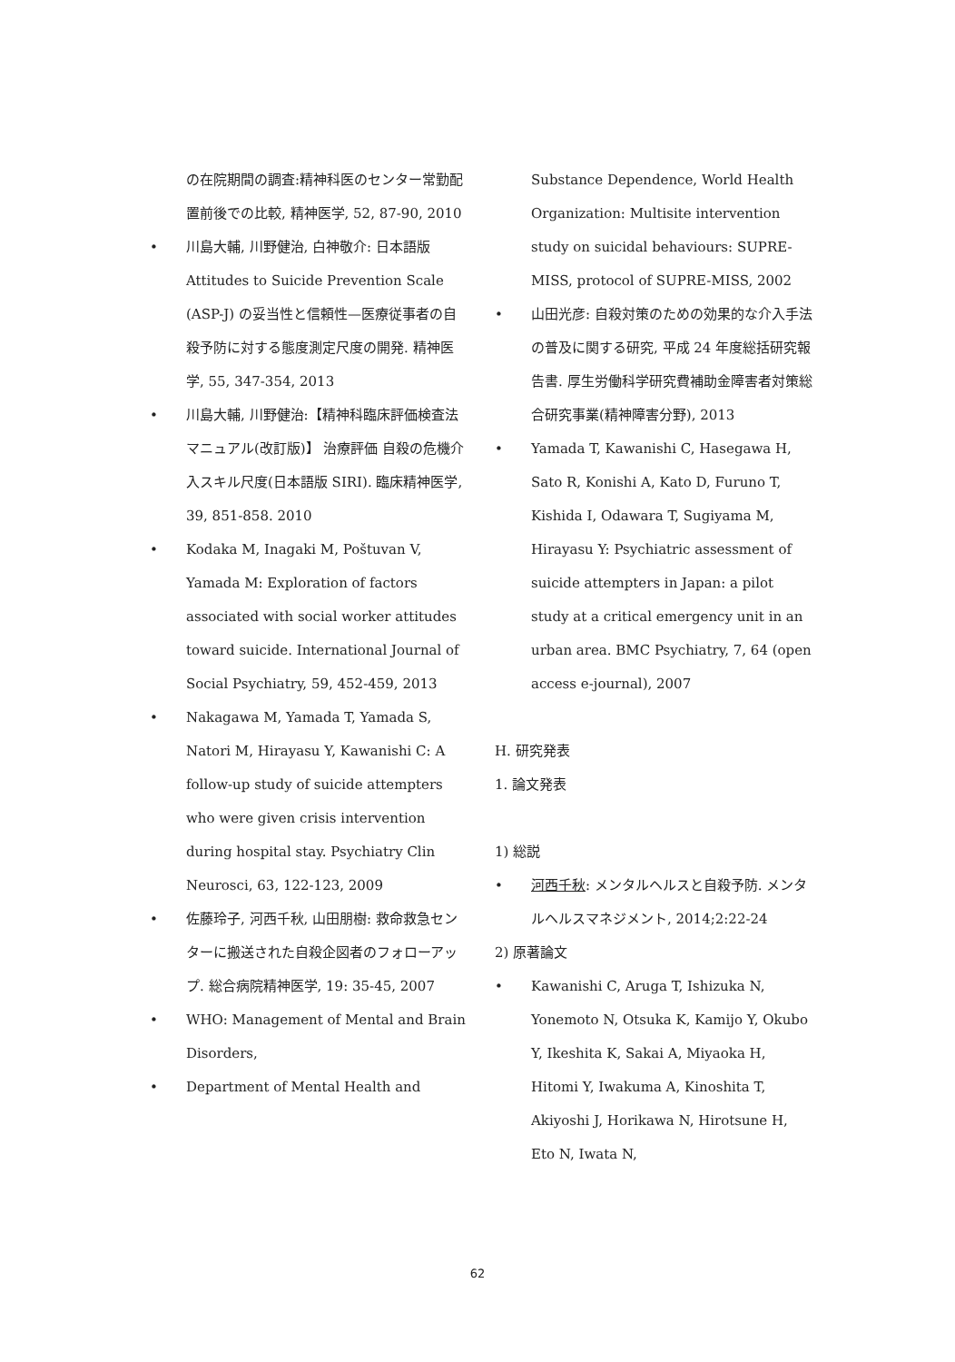の在院期間の調査:精神科医のセンター常勤配置前後での比較, 精神医学, 52, 87-90, 2010
• 川島大輔, 川野健治, 白神敬介: 日本語版 Attitudes to Suicide Prevention Scale (ASP-J) の妥当性と信頼性—医療従事者の自殺予防に対する態度測定尺度の開発. 精神医学, 55, 347-354, 2013
• 川島大輔, 川野健治:【精神科臨床評価検査法マニュアル(改訂版)】 治療評価 自殺の危機介入スキル尺度(日本語版 SIRI). 臨床精神医学, 39, 851-858. 2010
• Kodaka M, Inagaki M, Poštuvan V, Yamada M: Exploration of factors associated with social worker attitudes toward suicide. International Journal of Social Psychiatry, 59, 452-459, 2013
• Nakagawa M, Yamada T, Yamada S, Natori M, Hirayasu Y, Kawanishi C: A follow-up study of suicide attempters who were given crisis intervention during hospital stay. Psychiatry Clin Neurosci, 63, 122-123, 2009
• 佐藤玲子, 河西千秋, 山田朋樹: 救命救急センターに搬送された自殺企図者のフォローアップ. 総合病院精神医学, 19: 35-45, 2007
• WHO: Management of Mental and Brain Disorders,
• Department of Mental Health and
Substance Dependence, World Health Organization: Multisite intervention study on suicidal behaviours: SUPRE-MISS, protocol of SUPRE-MISS, 2002
• 山田光彦: 自殺対策のための効果的な介入手法の普及に関する研究, 平成 24 年度総括研究報告書. 厚生労働科学研究費補助金障害者対策総合研究事業(精神障害分野), 2013
• Yamada T, Kawanishi C, Hasegawa H, Sato R, Konishi A, Kato D, Furuno T, Kishida I, Odawara T, Sugiyama M, Hirayasu Y: Psychiatric assessment of suicide attempters in Japan: a pilot study at a critical emergency unit in an urban area. BMC Psychiatry, 7, 64 (open access e-journal), 2007
H. 研究発表
1. 論文発表
1) 総説
• 河西千秋: メンタルヘルスと自殺予防. メンタルヘルスマネジメント, 2014;2:22-24
2) 原著論文
• Kawanishi C, Aruga T, Ishizuka N, Yonemoto N, Otsuka K, Kamijo Y, Okubo Y, Ikeshita K, Sakai A, Miyaoka H, Hitomi Y, Iwakuma A, Kinoshita T, Akiyoshi J, Horikawa N, Hirotsune H, Eto N, Iwata N,
62